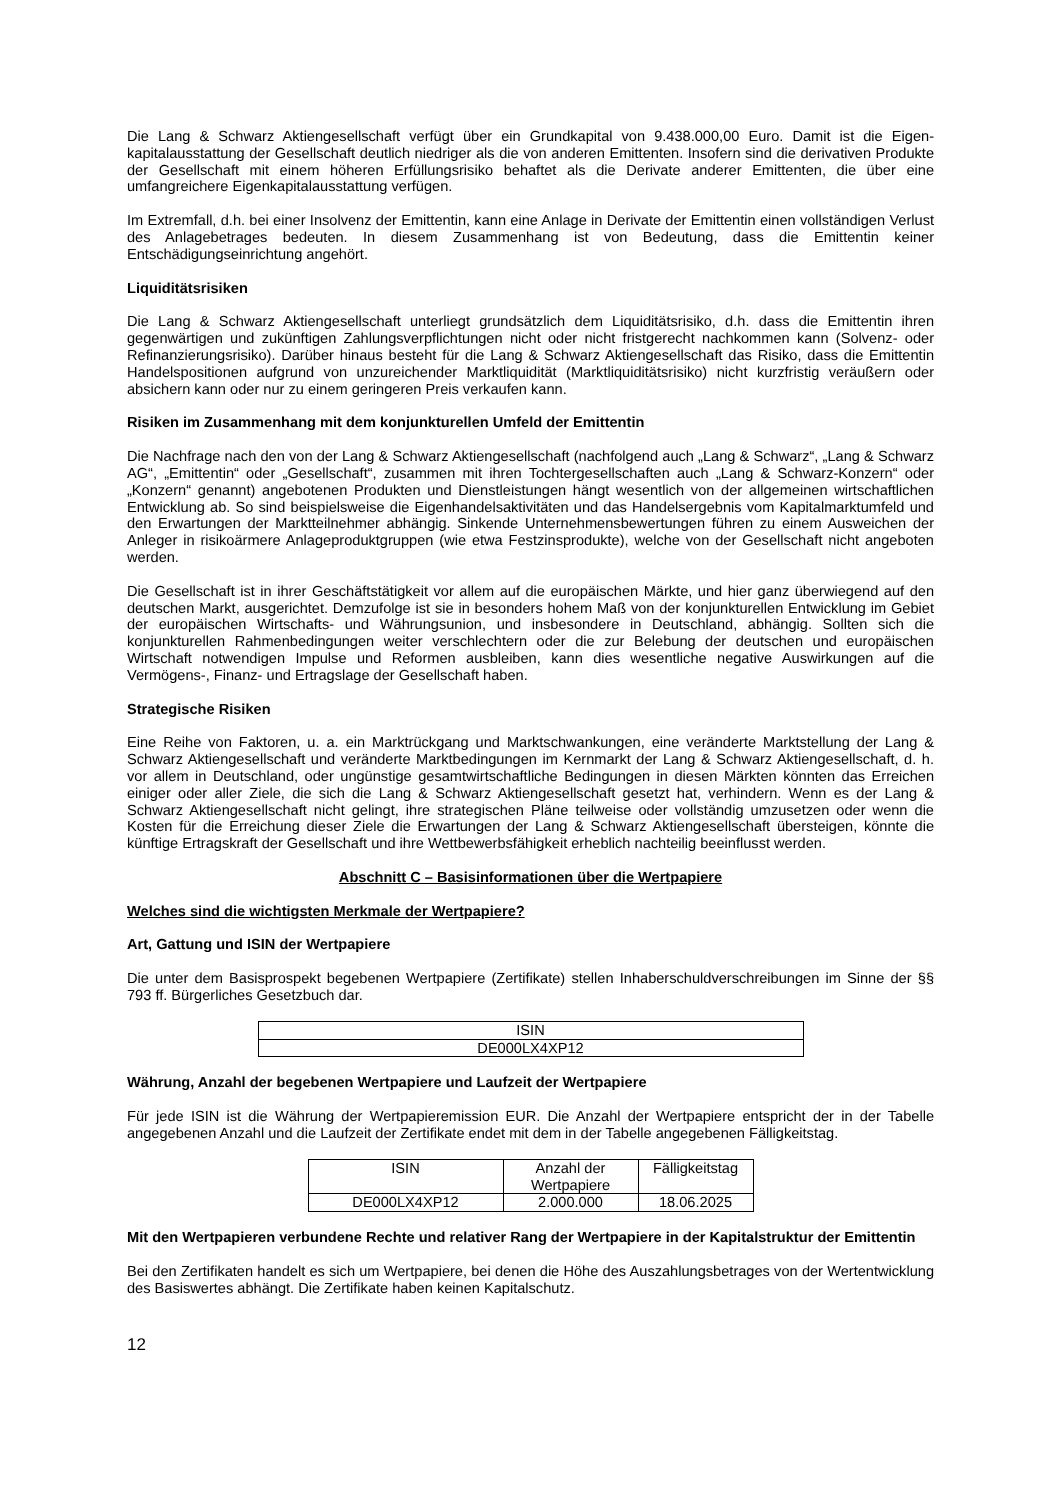Die Lang & Schwarz Aktiengesellschaft verfügt über ein Grundkapital von 9.438.000,00 Euro. Damit ist die Eigen-kapitalausstattung der Gesellschaft deutlich niedriger als die von anderen Emittenten. Insofern sind die derivativen Produkte der Gesellschaft mit einem höheren Erfüllungsrisiko behaftet als die Derivate anderer Emittenten, die über eine umfangreichere Eigenkapitalausstattung verfügen.
Im Extremfall, d.h. bei einer Insolvenz der Emittentin, kann eine Anlage in Derivate der Emittentin einen vollständigen Verlust des Anlagebetrages bedeuten. In diesem Zusammenhang ist von Bedeutung, dass die Emittentin keiner Entschädigungseinrichtung angehört.
Liquiditätsrisiken
Die Lang & Schwarz Aktiengesellschaft unterliegt grundsätzlich dem Liquiditätsrisiko, d.h. dass die Emittentin ihren gegenwärtigen und zukünftigen Zahlungsverpflichtungen nicht oder nicht fristgerecht nachkommen kann (Solvenz- oder Refinanzierungsrisiko). Darüber hinaus besteht für die Lang & Schwarz Aktiengesellschaft das Risiko, dass die Emittentin Handelspositionen aufgrund von unzureichender Marktliquidität (Marktliquiditätsrisiko) nicht kurzfristig veräußern oder absichern kann oder nur zu einem geringeren Preis verkaufen kann.
Risiken im Zusammenhang mit dem konjunkturellen Umfeld der Emittentin
Die Nachfrage nach den von der Lang & Schwarz Aktiengesellschaft (nachfolgend auch „Lang & Schwarz“, „Lang & Schwarz AG“, „Emittentin“ oder „Gesellschaft“, zusammen mit ihren Tochtergesellschaften auch „Lang & Schwarz-Konzern“ oder „Konzern“ genannt) angebotenen Produkten und Dienstleistungen hängt wesentlich von der allgemeinen wirtschaftlichen Entwicklung ab. So sind beispielsweise die Eigenhandelsaktivitäten und das Handelsergebnis vom Kapitalmarktumfeld und den Erwartungen der Marktteilnehmer abhängig. Sinkende Unternehmensbewertungen führen zu einem Ausweichen der Anleger in risikoärmere Anlageproduktgruppen (wie etwa Festzinsprodukte), welche von der Gesellschaft nicht angeboten werden.
Die Gesellschaft ist in ihrer Geschäftstätigkeit vor allem auf die europäischen Märkte, und hier ganz überwiegend auf den deutschen Markt, ausgerichtet. Demzufolge ist sie in besonders hohem Maß von der konjunkturellen Entwicklung im Gebiet der europäischen Wirtschafts- und Währungsunion, und insbesondere in Deutschland, abhängig. Sollten sich die konjunkturellen Rahmenbedingungen weiter verschlechtern oder die zur Belebung der deutschen und europäischen Wirtschaft notwendigen Impulse und Reformen ausbleiben, kann dies wesentliche negative Auswirkungen auf die Vermögens-, Finanz- und Ertragslage der Gesellschaft haben.
Strategische Risiken
Eine Reihe von Faktoren, u. a. ein Marktrückgang und Marktschwankungen, eine veränderte Marktstellung der Lang & Schwarz Aktiengesellschaft und veränderte Marktbedingungen im Kernmarkt der Lang & Schwarz Aktiengesellschaft, d. h. vor allem in Deutschland, oder ungünstige gesamtwirtschaftliche Bedingungen in diesen Märkten könnten das Erreichen einiger oder aller Ziele, die sich die Lang & Schwarz Aktiengesellschaft gesetzt hat, verhindern. Wenn es der Lang & Schwarz Aktiengesellschaft nicht gelingt, ihre strategischen Pläne teilweise oder vollständig umzusetzen oder wenn die Kosten für die Erreichung dieser Ziele die Erwartungen der Lang & Schwarz Aktiengesellschaft übersteigen, könnte die künftige Ertragskraft der Gesellschaft und ihre Wettbewerbsfähigkeit erheblich nachteilig beeinflusst werden.
Abschnitt C – Basisinformationen über die Wertpapiere
Welches sind die wichtigsten Merkmale der Wertpapiere?
Art, Gattung und ISIN der Wertpapiere
Die unter dem Basisprospekt begebenen Wertpapiere (Zertifikate) stellen Inhaberschuldverschreibungen im Sinne der §§ 793 ff. Bürgerliches Gesetzbuch dar.
| ISIN |
| DE000LX4XP12 |
Währung, Anzahl der begebenen Wertpapiere und Laufzeit der Wertpapiere
Für jede ISIN ist die Währung der Wertpapieremission EUR. Die Anzahl der Wertpapiere entspricht der in der Tabelle angegebenen Anzahl und die Laufzeit der Zertifikate endet mit dem in der Tabelle angegebenen Fälligkeitstag.
| ISIN | Anzahl der Wertpapiere | Fälligkeitstag |
| DE000LX4XP12 | 2.000.000 | 18.06.2025 |
Mit den Wertpapieren verbundene Rechte und relativer Rang der Wertpapiere in der Kapitalstruktur der Emittentin
Bei den Zertifikaten handelt es sich um Wertpapiere, bei denen die Höhe des Auszahlungsbetrages von der Wertentwicklung des Basiswertes abhängt. Die Zertifikate haben keinen Kapitalschutz.
12